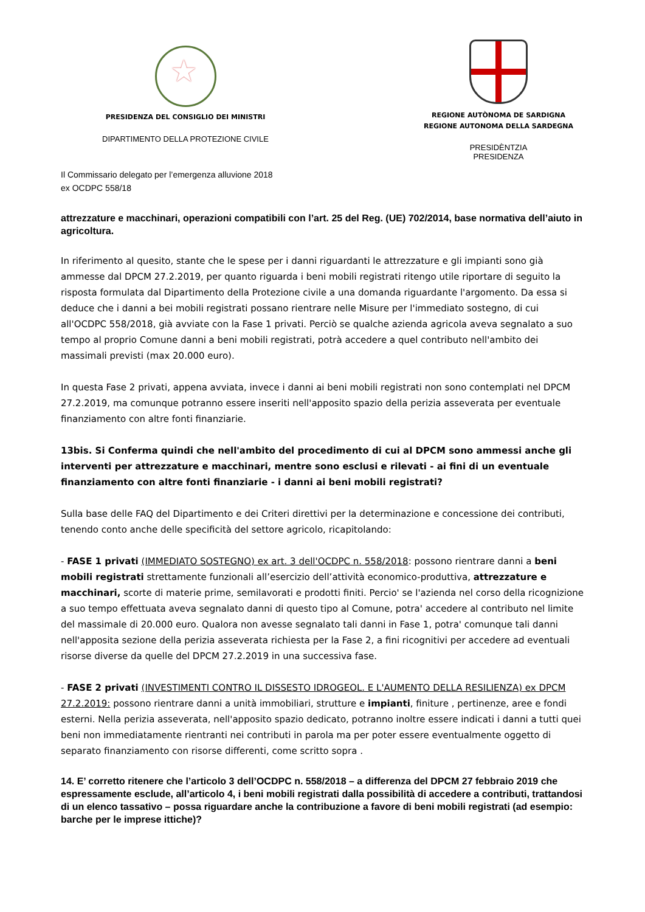PRESIDENZA DEL CONSIGLIO DEI MINISTRI
DIPARTIMENTO DELLA PROTEZIONE CIVILE
Il Commissario delegato per l’emergenza alluvione 2018
ex OCDPC 558/18
REGIONE AUTÒNOMA DE SARDIGNA
REGIONE AUTONOMA DELLA SARDEGNA
PRESIDÈNTZIA
PRESIDENZA
attrezzature e macchinari, operazioni compatibili con l’art. 25 del Reg. (UE) 702/2014, base normativa dell’aiuto in agricoltura.
In riferimento al quesito, stante che le spese per i danni riguardanti le attrezzature e gli impianti sono già ammesse dal DPCM 27.2.2019, per quanto riguarda i beni mobili registrati ritengo utile riportare di seguito la risposta formulata dal Dipartimento della Protezione civile a una domanda riguardante l'argomento. Da essa si deduce che i danni a bei mobili registrati possano rientrare nelle Misure per l'immediato sostegno, di cui all'OCDPC 558/2018, già avviate con la Fase 1 privati. Perciò se qualche azienda agricola aveva segnalato a suo tempo al proprio Comune danni a beni mobili registrati, potrà accedere a quel contributo nell'ambito dei massimali previsti (max 20.000 euro).
In questa Fase 2 privati, appena avviata, invece i danni ai beni mobili registrati non sono contemplati nel DPCM 27.2.2019, ma comunque potranno essere inseriti nell'apposito spazio della perizia asseverata per eventuale finanziamento con altre fonti finanziarie.
13bis. Si Conferma quindi che nell'ambito del procedimento di cui al DPCM sono ammessi anche gli interventi per attrezzature e macchinari, mentre sono esclusi e rilevati - ai fini di un eventuale finanziamento con altre fonti finanziarie - i danni ai beni mobili registrati?
Sulla base delle FAQ del Dipartimento e dei Criteri direttivi per la determinazione e concessione dei contributi, tenendo conto anche delle specificità del settore agricolo, ricapitolando:
- FASE 1 privati (IMMEDIATO SOSTEGNO) ex art. 3 dell'OCDPC n. 558/2018: possono rientrare danni a beni mobili registrati strettamente funzionali all’esercizio dell’attività economico-produttiva, attrezzature e macchinari, scorte di materie prime, semilavorati e prodotti finiti. Percio' se l'azienda nel corso della ricognizione a suo tempo effettuata aveva segnalato danni di questo tipo al Comune, potra' accedere al contributo nel limite del massimale di 20.000 euro. Qualora non avesse segnalato tali danni in Fase 1, potra' comunque tali danni nell'apposita sezione della perizia asseverata richiesta per la Fase 2, a fini ricognitivi per accedere ad eventuali risorse diverse da quelle del DPCM 27.2.2019 in una successiva fase.
- FASE 2 privati (INVESTIMENTI CONTRO IL DISSESTO IDROGEOL. E L'AUMENTO DELLA RESILIENZA) ex DPCM 27.2.2019: possono rientrare danni a unità immobiliari, strutture e impianti, finiture , pertinenze, aree e fondi esterni. Nella perizia asseverata, nell'apposito spazio dedicato, potranno inoltre essere indicati i danni a tutti quei beni non immediatamente rientranti nei contributi in parola ma per poter essere eventualmente oggetto di separato finanziamento con risorse differenti, come scritto sopra .
14. E’ corretto ritenere che l’articolo 3 dell’OCDPC n. 558/2018 – a differenza del DPCM 27 febbraio 2019 che espressamente esclude, all’articolo 4, i beni mobili registrati dalla possibilità di accedere a contributi, trattandosi di un elenco tassativo – possa riguardare anche la contribuzione a favore di beni mobili registrati (ad esempio: barche per le imprese ittiche)?